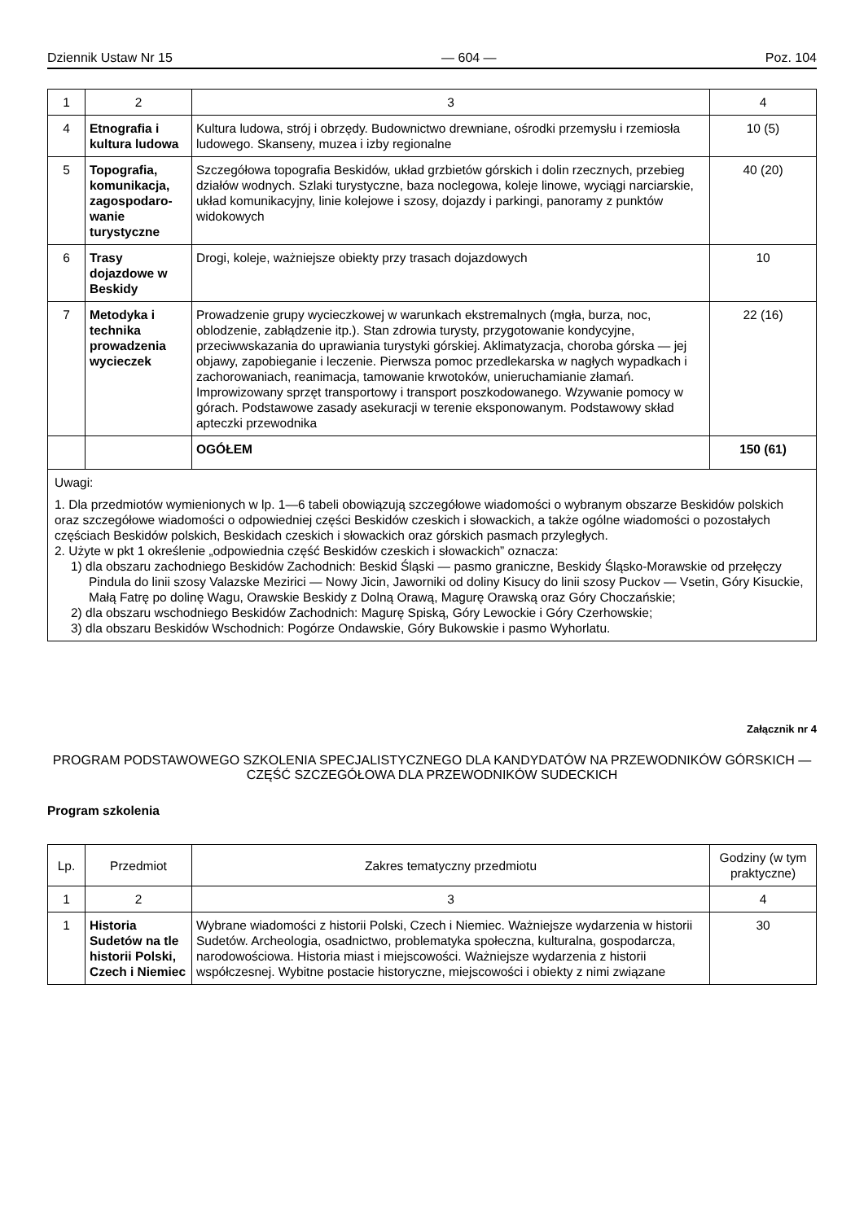Dziennik Ustaw Nr 15 — 604 — Poz. 104
| 1 | 2 | 3 | 4 |
| 4 | Etnografia i kultura ludowa | Kultura ludowa, strój i obrzędy. Budownictwo drewniane, ośrodki przemysłu i rzemiosła ludowego. Skanseny, muzea i izby regionalne | 10 (5) |
| 5 | Topografia, komunikacja, zagospodaro-wanie turystyczne | Szczegółowa topografia Beskidów, układ grzbietów górskich i dolin rzecznych, przebieg działów wodnych. Szlaki turystyczne, baza noclegowa, koleje linowe, wyciągi narciarskie, układ komunikacyjny, linie kolejowe i szosy, dojazdy i parkingi, panoramy z punktów widokowych | 40 (20) |
| 6 | Trasy dojazdowe w Beskidy | Drogi, koleje, ważniejsze obiekty przy trasach dojazdowych | 10 |
| 7 | Metodyka i technika prowadzenia wycieczek | Prowadzenie grupy wycieczkowej w warunkach ekstremalnych (mgła, burza, noc, oblodzenie, zabłądzenie itp.). Stan zdrowia turysty, przygotowanie kondycyjne, przeciwwskazania do uprawiania turystyki górskiej. Aklimatyzacja, choroba górska — jej objawy, zapobieganie i leczenie. Pierwsza pomoc przedlekarska w nagłych wypadkach i zachorowaniach, reanimacja, tamowanie krwotoków, unieruchamianie złamań. Improwizowany sprzęt transportowy i transport poszkodowanego. Wzywanie pomocy w górach. Podstawowe zasady asekuracji w terenie eksponowanym. Podstawowy skład apteczki przewodnika | 22 (16) |
| | | OGÓŁEM | 150 (61) |
Uwagi:
1. Dla przedmiotów wymienionych w lp. 1—6 tabeli obowiązują szczegółowe wiadomości o wybranym obszarze Beskidów polskich oraz szczegółowe wiadomości o odpowiedniej części Beskidów czeskich i słowackich, a także ogólne wiadomości o pozostałych częściach Beskidów polskich, Beskidach czeskich i słowackich oraz górskich pasmach przyległych.
2. Użyte w pkt 1 określenie „odpowiednia część Beskidów czeskich i słowackich” oznacza:
1) dla obszaru zachodniego Beskidów Zachodnich: Beskid Śląski — pasmo graniczne, Beskidy Śląsko-Morawskie od przełęczy Pindula do linii szosy Valazske Mezirici — Nowy Jicin, Jaworniki od doliny Kisucy do linii szosy Puckov — Vsetin, Góry Kisuckie, Małą Fatrę po dolinę Wagu, Orawskie Beskidy z Dolną Orawą, Magurę Orawską oraz Góry Choczańskie;
2) dla obszaru wschodniego Beskidów Zachodnich: Magurę Spiską, Góry Lewockie i Góry Czerhowskie;
3) dla obszaru Beskidów Wschodnich: Pogórze Ondawskie, Góry Bukowskie i pasmo Wyhorlatu.
Załącznik nr 4
PROGRAM PODSTAWOWEGO SZKOLENIA SPECJALISTYCZNEGO DLA KANDYDATÓW NA PRZEWODNIKÓW GÓRSKICH — CZĘŚĆ SZCZEGÓŁOWA DLA PRZEWODNIKÓW SUDECKICH
Program szkolenia
| Lp. | Przedmiot | Zakres tematyczny przedmiotu | Godziny (w tym praktyczne) |
| --- | --- | --- | --- |
| 1 | 2 | 3 | 4 |
| 1 | Historia Sudetów na tle historii Polski, Czech i Niemiec | Wybrane wiadomości z historii Polski, Czech i Niemiec. Ważniejsze wydarzenia w historii Sudetów. Archeologia, osadnictwo, problematyka społeczna, kulturalna, gospodarcza, narodowościowa. Historia miast i miejscowości. Ważniejsze wydarzenia z historii współczesnej. Wybitne postacie historyczne, miejscowości i obiekty z nimi związane | 30 |